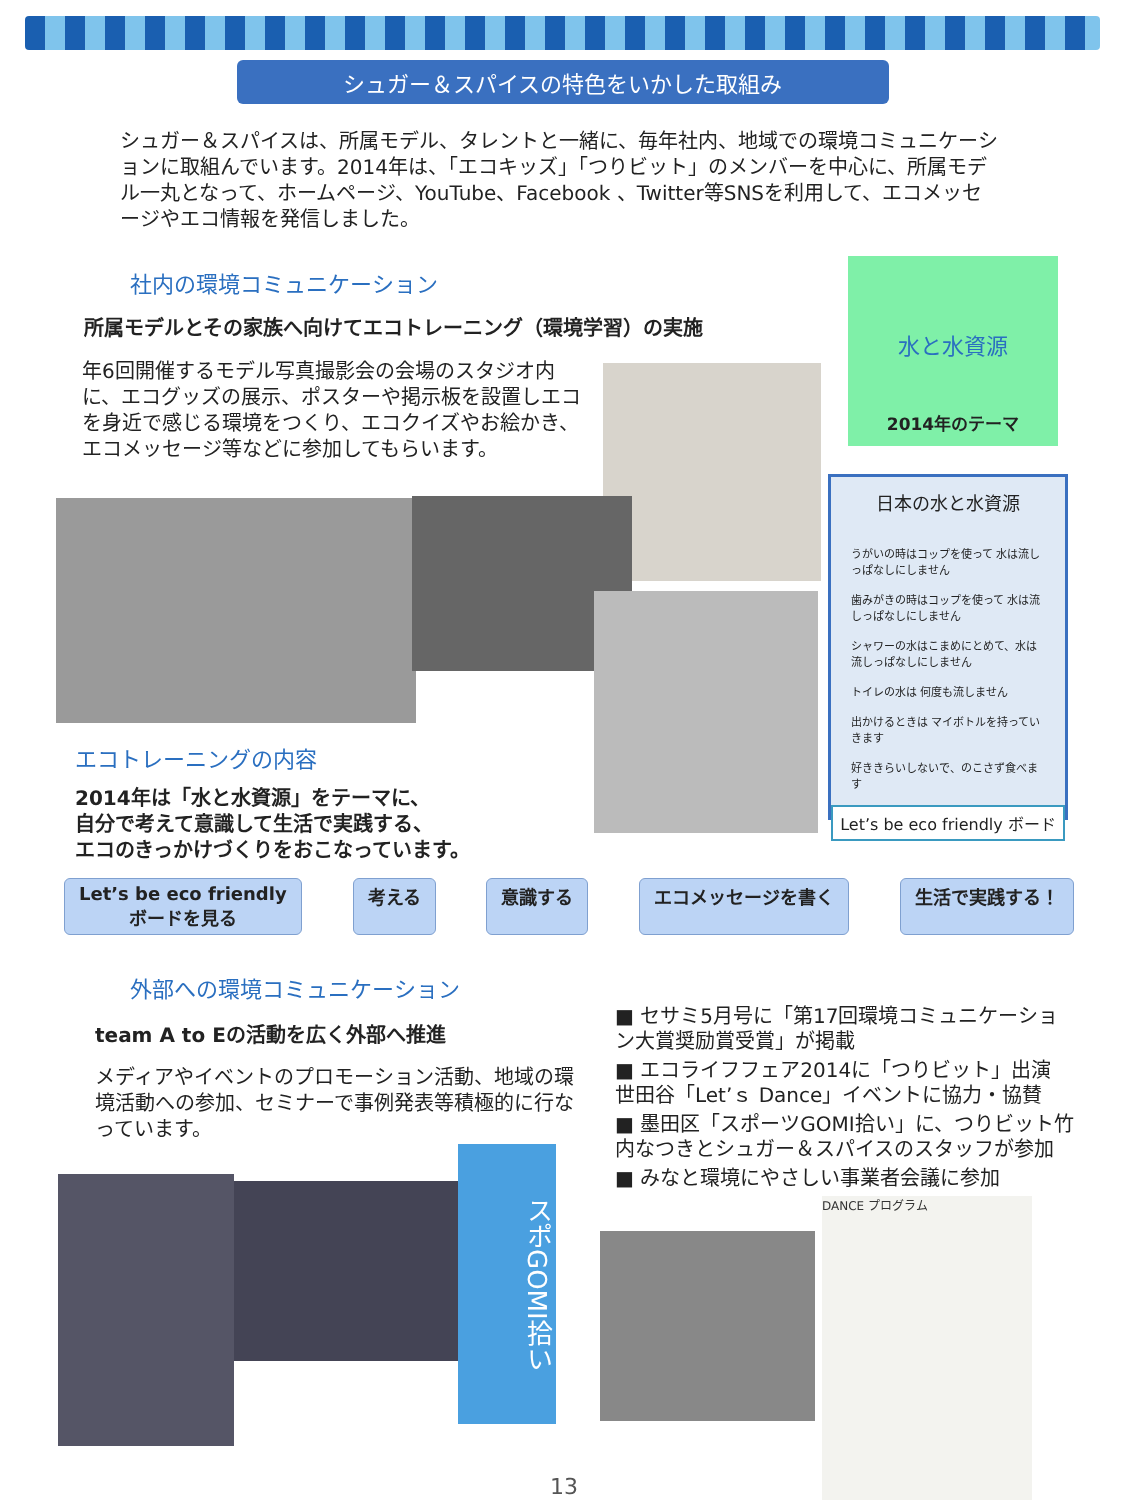シュガー＆スパイスの特色をいかした取組み
シュガー＆スパイスは、所属モデル、タレントと一緒に、毎年社内、地域での環境コミュニケーションに取組んでいます。2014年は、「エコキッズ」「つりビット」のメンバーを中心に、所属モデル一丸となって、ホームページ、YouTube、Facebook 、Twitter等SNSを利用して、エコメッセージやエコ情報を発信しました。
社内の環境コミュニケーション
所属モデルとその家族へ向けてエコトレーニング（環境学習）の実施
年6回開催するモデル写真撮影会の会場のスタジオ内に、エコグッズの展示、ポスターや掲示板を設置しエコを身近で感じる環境をつくり、エコクイズやお絵かき、エコメッセージ等などに参加してもらいます。
水と水資源
2014年のテーマ
日本の水と水資源
うがいの時はコップを使って 水は流しっぱなしにしません
歯みがきの時はコップを使って 水は流しっぱなしにしません
シャワーの水はこまめにとめて、水は流しっぱなしにしません
トイレの水は 何度も流しません
出かけるときは マイボトルを持っていきます
好ききらいしないで、のこさず食べます
Let’s be eco friendly ボード
エコトレーニングの内容
2014年は「水と水資源」をテーマに、
自分で考えて意識して生活で実践する、
エコのきっかけづくりをおこなっています。
Let’s be eco friendly
ボードを見る
考える 意識する エコメッセージを書く 生活で実践する！
外部への環境コミュニケーション
team A to Eの活動を広く外部へ推進
メディアやイベントのプロモーション活動、地域の環境活動への参加、セミナーで事例発表等積極的に行なっています。
■ セサミ5月号に「第17回環境コミュニケーション大賞奨励賞受賞」が掲載
■ エコライフフェア2014に「つりビット」出演
世田谷「Let’ｓ Dance」イベントに協力・協賛
■ 墨田区「スポーツGOMI拾い」に、つりビット竹内なつきとシュガー＆スパイスのスタッフが参加
■ みなと環境にやさしい事業者会議に参加
スポGOMI拾い
DANCE プログラム
13